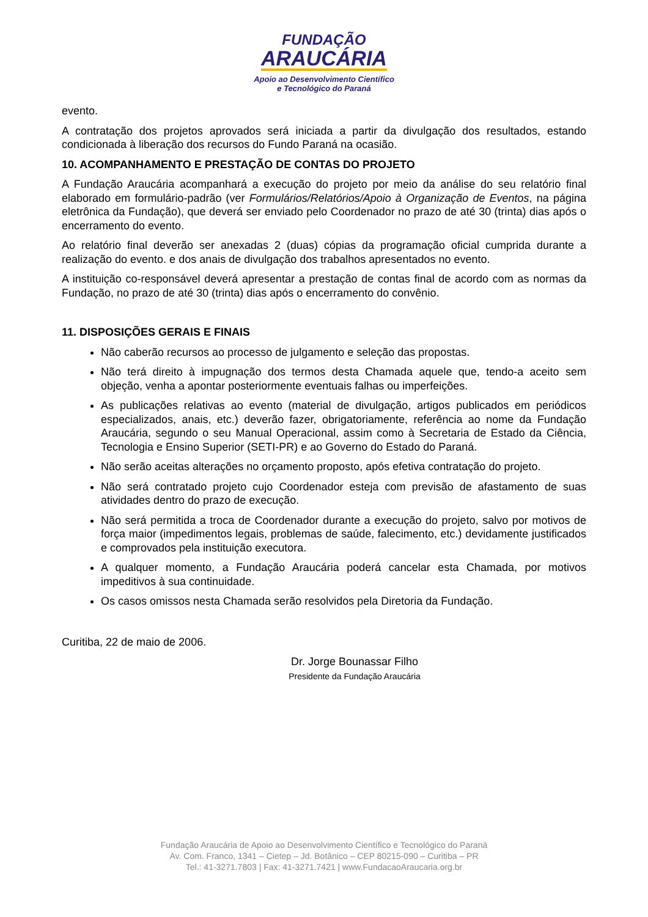FUNDAÇÃO
ARAUCÁRIA
Apoio ao Desenvolvimento Científico
e Tecnológico do Paraná
evento.
A contratação dos projetos aprovados será iniciada a partir da divulgação dos resultados, estando condicionada à liberação dos recursos do Fundo Paraná na ocasião.
10. ACOMPANHAMENTO E PRESTAÇÃO DE CONTAS DO PROJETO
A Fundação Araucária acompanhará a execução do projeto por meio da análise do seu relatório final elaborado em formulário-padrão (ver Formulários/Relatórios/Apoio à Organização de Eventos, na página eletrônica da Fundação), que deverá ser enviado pelo Coordenador no prazo de até 30 (trinta) dias após o encerramento do evento.
Ao relatório final deverão ser anexadas 2 (duas) cópias da programação oficial cumprida durante a realização do evento. e dos anais de divulgação dos trabalhos apresentados no evento.
A instituição co-responsável deverá apresentar a prestação de contas final de acordo com as normas da Fundação, no prazo de até 30 (trinta) dias após o encerramento do convênio.
11. DISPOSIÇÕES GERAIS E FINAIS
Não caberão recursos ao processo de julgamento e seleção das propostas.
Não terá direito à impugnação dos termos desta Chamada aquele que, tendo-a aceito sem objeção, venha a apontar posteriormente eventuais falhas ou imperfeições.
As publicações relativas ao evento (material de divulgação, artigos publicados em periódicos especializados, anais, etc.) deverão fazer, obrigatoriamente, referência ao nome da Fundação Araucária, segundo o seu Manual Operacional, assim como à Secretaria de Estado da Ciência, Tecnologia e Ensino Superior (SETI-PR) e ao Governo do Estado do Paraná.
Não serão aceitas alterações no orçamento proposto, após efetiva contratação do projeto.
Não será contratado projeto cujo Coordenador esteja com previsão de afastamento de suas atividades dentro do prazo de execução.
Não será permitida a troca de Coordenador durante a execução do projeto, salvo por motivos de força maior (impedimentos legais, problemas de saúde, falecimento, etc.) devidamente justificados e comprovados pela instituição executora.
A qualquer momento, a Fundação Araucária poderá cancelar esta Chamada, por motivos impeditivos à sua continuidade.
Os casos omissos nesta Chamada serão resolvidos pela Diretoria da Fundação.
Curitiba, 22 de maio de 2006.
Dr. Jorge Bounassar Filho
Presidente da Fundação Araucária
Fundação Araucária de Apoio ao Desenvolvimento Científico e Tecnológico do Paraná
Av. Com. Franco, 1341 – Cietep – Jd. Botânico – CEP 80215-090 – Curitiba – PR
Tel.: 41-3271.7803 | Fax: 41-3271.7421 | www.FundacaoAraucaria.org.br